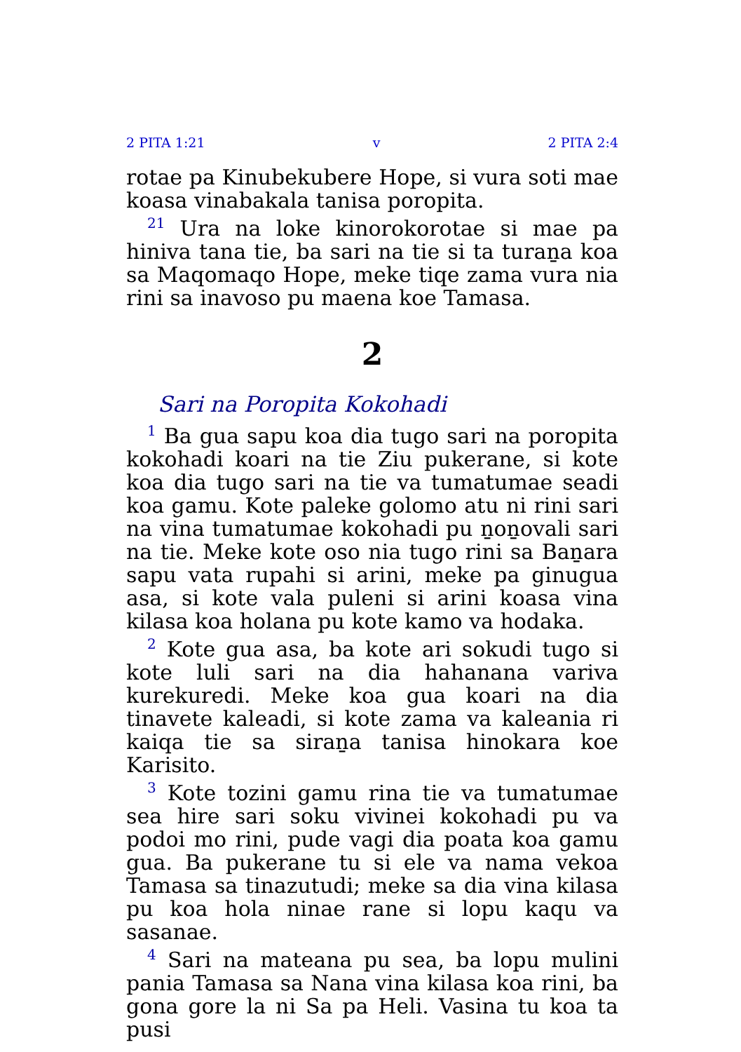2 PITA 1:21 v 2 PITA 2:4
rotae pa Kinubekubere Hope, si vura soti mae koasa vinabakala tanisa poropita.
<sup>21</sup> Ura na loke kinorokorotae si mae pa hiniva tana tie, ba sari na tie si ta turaṉa koa sa Maqomaqo Hope, meke tiqe zama vura nia rini sa inavoso pu maena koe Tamasa.
2
Sari na Poropita Kokohadi
<sup>1</sup> Ba gua sapu koa dia tugo sari na poropita kokohadi koari na tie Ziu pukerane, si kote koa dia tugo sari na tie va tumatumae seadi koa gamu. Kote paleke golomo atu ni rini sari na vina tumatumae kokohadi pu ṉoṉovali sari na tie. Meke kote oso nia tugo rini sa Baṉara sapu vata rupahi si arini, meke pa ginugua asa, si kote vala puleni si arini koasa vina kilasa koa holana pu kote kamo va hodaka.
<sup>2</sup> Kote gua asa, ba kote ari sokudi tugo si kote luli sari na dia hahanana variva kurekuredi. Meke koa gua koari na dia tinavete kaleadi, si kote zama va kaleania ri kaiqa tie sa siraṉa tanisa hinokara koe Karisito.
<sup>3</sup> Kote tozini gamu rina tie va tumatumae sea hire sari soku vivinei kokohadi pu va podoi mo rini, pude vagi dia poata koa gamu gua. Ba pukerane tu si ele va nama vekoa Tamasa sa tinazutudi; meke sa dia vina kilasa pu koa hola ninae rane si lopu kaqu va sasanae.
<sup>4</sup> Sari na mateana pu sea, ba lopu mulini pania Tamasa sa Nana vina kilasa koa rini, ba gona gore la ni Sa pa Heli. Vasina tu koa ta pusi